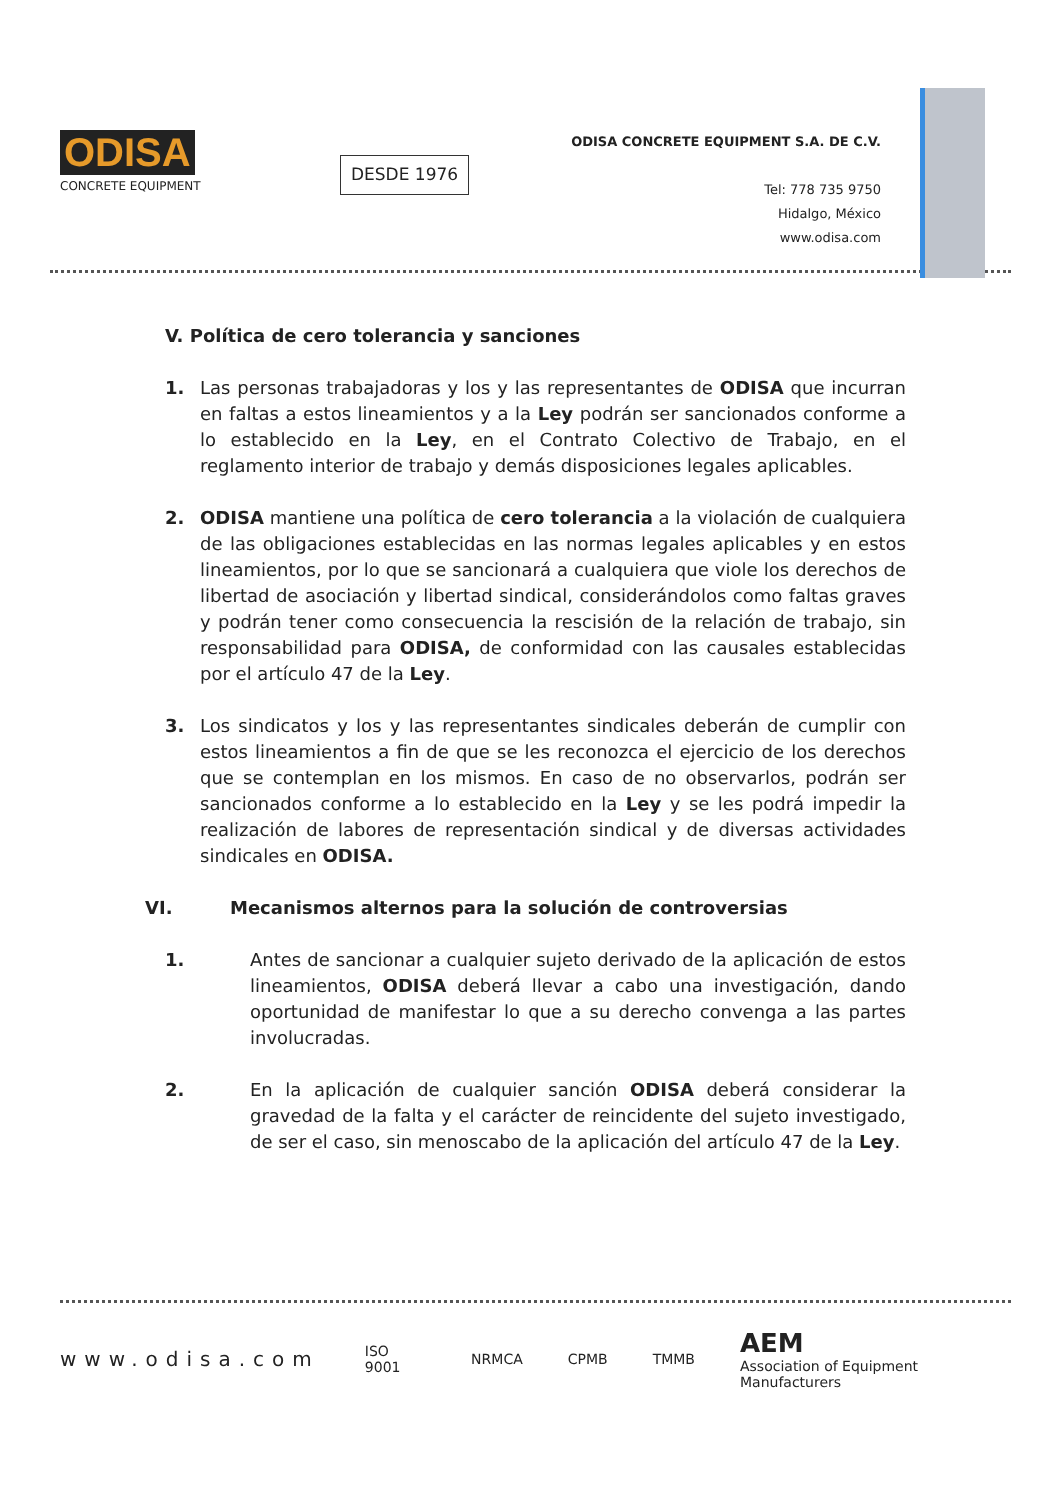ODISA
CONCRETE EQUIPMENT
DESDE 1976
ODISA CONCRETE EQUIPMENT S.A. DE C.V.
Tel: 778 735 9750
Hidalgo, México
www.odisa.com
V. Política de cero tolerancia y sanciones
1. Las personas trabajadoras y los y las representantes de ODISA que incurran en faltas a estos lineamientos y a la Ley podrán ser sancionados conforme a lo establecido en la Ley, en el Contrato Colectivo de Trabajo, en el reglamento interior de trabajo y demás disposiciones legales aplicables.
2. ODISA mantiene una política de cero tolerancia a la violación de cualquiera de las obligaciones establecidas en las normas legales aplicables y en estos lineamientos, por lo que se sancionará a cualquiera que viole los derechos de libertad de asociación y libertad sindical, considerándolos como faltas graves y podrán tener como consecuencia la rescisión de la relación de trabajo, sin responsabilidad para ODISA, de conformidad con las causales establecidas por el artículo 47 de la Ley.
3. Los sindicatos y los y las representantes sindicales deberán de cumplir con estos lineamientos a fin de que se les reconozca el ejercicio de los derechos que se contemplan en los mismos. En caso de no observarlos, podrán ser sancionados conforme a lo establecido en la Ley y se les podrá impedir la realización de labores de representación sindical y de diversas actividades sindicales en ODISA.
VI. Mecanismos alternos para la solución de controversias
1. Antes de sancionar a cualquier sujeto derivado de la aplicación de estos lineamientos, ODISA deberá llevar a cabo una investigación, dando oportunidad de manifestar lo que a su derecho convenga a las partes involucradas.
2. En la aplicación de cualquier sanción ODISA deberá considerar la gravedad de la falta y el carácter de reincidente del sujeto investigado, de ser el caso, sin menoscabo de la aplicación del artículo 47 de la Ley.
www.odisa.com ISO 9001 NRMCA CPMB TMMB AEM
Association of Equipment Manufacturers